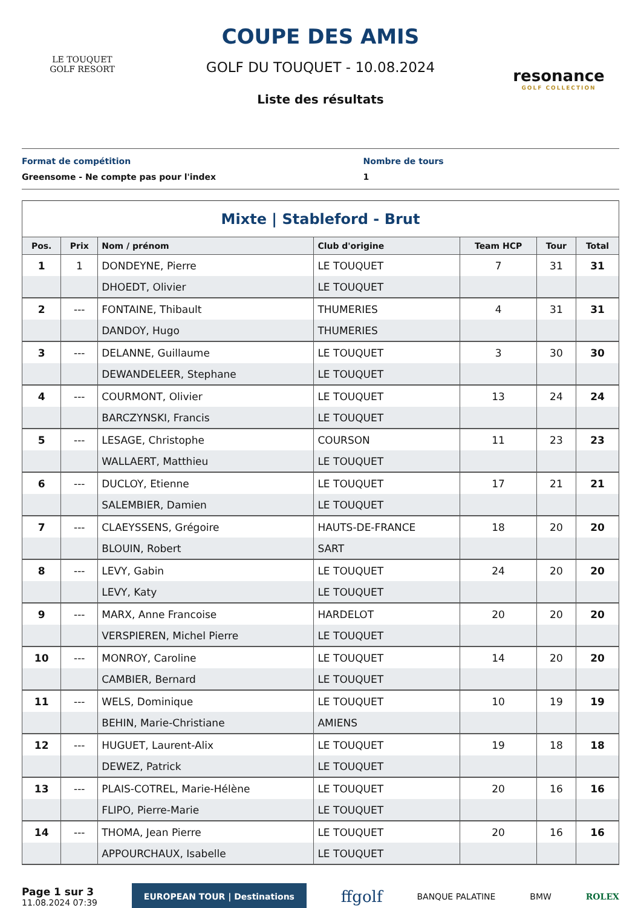LE TOUQUET
GOLF RESORT
COUPE DES AMIS
GOLF DU TOUQUET - 10.08.2024
Liste des résultats
resonance
GOLF COLLECTION
Format de compétition
Greensome - Ne compte pas pour l'index
Nombre de tours
1
| Mixte / Stableford - Brut | | | | | | |
| Pos. | Prix | Nom / prénom | Club d'origine | Team HCP | Tour | Total |
| 1 | 1 | DONDEYNE, Pierre | LE TOUQUET | 7 | 31 | 31 |
| | | DHOEDT, Olivier | LE TOUQUET | | | |
| 2 | --- | FONTAINE, Thibault | THUMERIES | 4 | 31 | 31 |
| | | DANDOY, Hugo | THUMERIES | | | |
| 3 | --- | DELANNE, Guillaume | LE TOUQUET | 3 | 30 | 30 |
| | | DEWANDELEER, Stephane | LE TOUQUET | | | |
| 4 | --- | COURMONT, Olivier | LE TOUQUET | 13 | 24 | 24 |
| | | BARCZYNSKI, Francis | LE TOUQUET | | | |
| 5 | --- | LESAGE, Christophe | COURSON | 11 | 23 | 23 |
| | | WALLAERT, Matthieu | LE TOUQUET | | | |
| 6 | --- | DUCLOY, Etienne | LE TOUQUET | 17 | 21 | 21 |
| | | SALEMBIER, Damien | LE TOUQUET | | | |
| 7 | --- | CLAEYSSENS, Grégoire | HAUTS-DE-FRANCE | 18 | 20 | 20 |
| | | BLOUIN, Robert | SART | | | |
| 8 | --- | LEVY, Gabin | LE TOUQUET | 24 | 20 | 20 |
| | | LEVY, Katy | LE TOUQUET | | | |
| 9 | --- | MARX, Anne Francoise | HARDELOT | 20 | 20 | 20 |
| | | VERSPIEREN, Michel Pierre | LE TOUQUET | | | |
| 10 | --- | MONROY, Caroline | LE TOUQUET | 14 | 20 | 20 |
| | | CAMBIER, Bernard | LE TOUQUET | | | |
| 11 | --- | WELS, Dominique | LE TOUQUET | 10 | 19 | 19 |
| | | BEHIN, Marie-Christiane | AMIENS | | | |
| 12 | --- | HUGUET, Laurent-Alix | LE TOUQUET | 19 | 18 | 18 |
| | | DEWEZ, Patrick | LE TOUQUET | | | |
| 13 | --- | PLAIS-COTREL, Marie-Hélène | LE TOUQUET | 20 | 16 | 16 |
| | | FLIPO, Pierre-Marie | LE TOUQUET | | | |
| 14 | --- | THOMA, Jean Pierre | LE TOUQUET | 20 | 16 | 16 |
| | | APPOURCHAUX, Isabelle | LE TOUQUET | | | |
Page 1 sur 3
11.08.2024 07:39
EUROPEAN TOUR | Destinations
ffgolf
BANQUE PALATINE BMW ROLEX